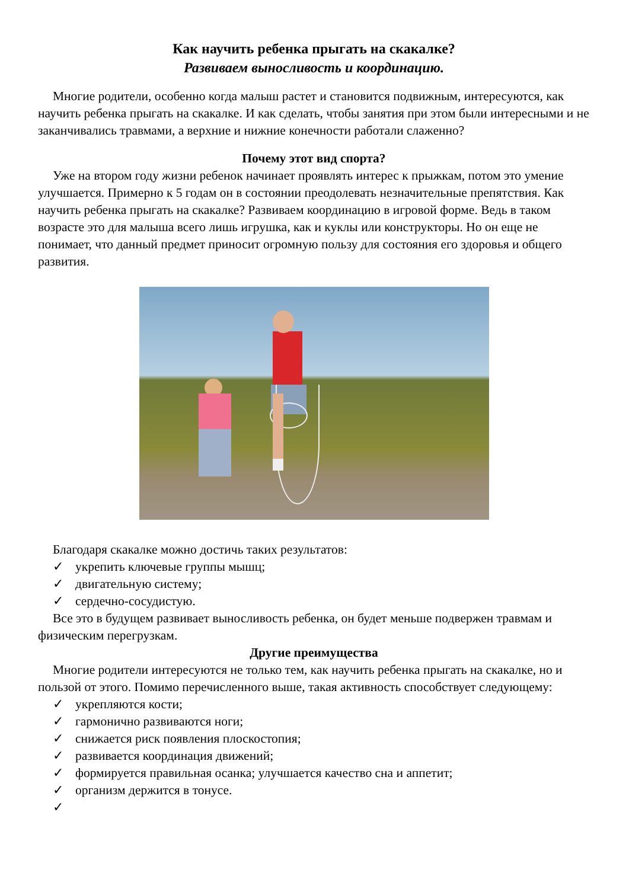Как научить ребенка прыгать на скакалке?
Развиваем выносливость и координацию.
Многие родители, особенно когда малыш растет и становится подвижным, интересуются, как научить ребенка прыгать на скакалке. И как сделать, чтобы занятия при этом были интересными и не заканчивались травмами, а верхние и нижние конечности работали слаженно?
Почему этот вид спорта?
Уже на втором году жизни ребенок начинает проявлять интерес к прыжкам, потом это умение улучшается. Примерно к 5 годам он в состоянии преодолевать незначительные препятствия. Как научить ребенка прыгать на скакалке? Развиваем координацию в игровой форме. Ведь в таком возрасте это для малыша всего лишь игрушка, как и куклы или конструкторы. Но он еще не понимает, что данный предмет приносит огромную пользу для состояния его здоровья и общего развития.
Благодаря скакалке можно достичь таких результатов:
✓ укрепить ключевые группы мышц;
✓ двигательную систему;
✓ сердечно-сосудистую.
Все это в будущем развивает выносливость ребенка, он будет меньше подвержен травмам и физическим перегрузкам.
Другие преимущества
Многие родители интересуются не только тем, как научить ребенка прыгать на скакалке, но и пользой от этого. Помимо перечисленного выше, такая активность способствует следующему:
✓ укрепляются кости;
✓ гармонично развиваются ноги;
✓ снижается риск появления плоскостопия;
✓ развивается координация движений;
✓ формируется правильная осанка; улучшается качество сна и аппетит;
✓ организм держится в тонусе.
✓